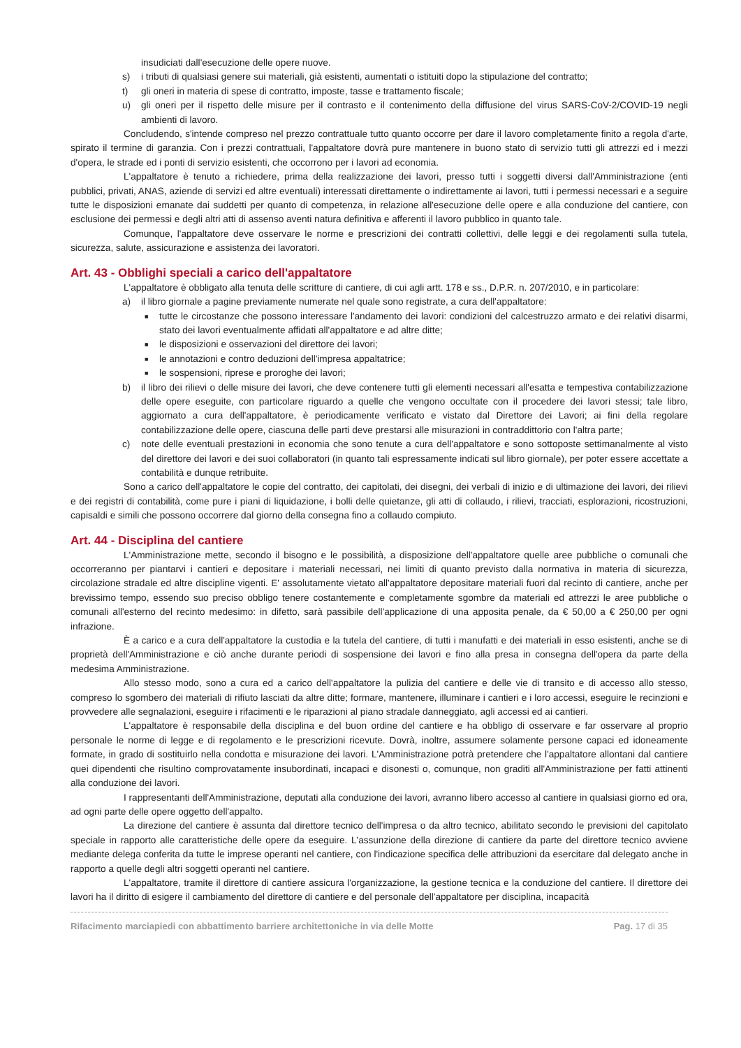insudiciati dall'esecuzione delle opere nuove.
s) i tributi di qualsiasi genere sui materiali, già esistenti, aumentati o istituiti dopo la stipulazione del contratto;
t) gli oneri in materia di spese di contratto, imposte, tasse e trattamento fiscale;
u) gli oneri per il rispetto delle misure per il contrasto e il contenimento della diffusione del virus SARS-CoV-2/COVID-19 negli ambienti di lavoro.
Concludendo, s'intende compreso nel prezzo contrattuale tutto quanto occorre per dare il lavoro completamente finito a regola d'arte, spirato il termine di garanzia. Con i prezzi contrattuali, l'appaltatore dovrà pure mantenere in buono stato di servizio tutti gli attrezzi ed i mezzi d'opera, le strade ed i ponti di servizio esistenti, che occorrono per i lavori ad economia.
L'appaltatore è tenuto a richiedere, prima della realizzazione dei lavori, presso tutti i soggetti diversi dall'Amministrazione (enti pubblici, privati, ANAS, aziende di servizi ed altre eventuali) interessati direttamente o indirettamente ai lavori, tutti i permessi necessari e a seguire tutte le disposizioni emanate dai suddetti per quanto di competenza, in relazione all'esecuzione delle opere e alla conduzione del cantiere, con esclusione dei permessi e degli altri atti di assenso aventi natura definitiva e afferenti il lavoro pubblico in quanto tale.
Comunque, l'appaltatore deve osservare le norme e prescrizioni dei contratti collettivi, delle leggi e dei regolamenti sulla tutela, sicurezza, salute, assicurazione e assistenza dei lavoratori.
Art. 43 - Obblighi speciali a carico dell'appaltatore
L'appaltatore è obbligato alla tenuta delle scritture di cantiere, di cui agli artt. 178 e ss., D.P.R. n. 207/2010, e in particolare:
a) il libro giornale a pagine previamente numerate nel quale sono registrate, a cura dell'appaltatore:
■ tutte le circostanze che possono interessare l'andamento dei lavori: condizioni del calcestruzzo armato e dei relativi disarmi, stato dei lavori eventualmente affidati all'appaltatore e ad altre ditte;
■ le disposizioni e osservazioni del direttore dei lavori;
■ le annotazioni e contro deduzioni dell'impresa appaltatrice;
■ le sospensioni, riprese e proroghe dei lavori;
b) il libro dei rilievi o delle misure dei lavori, che deve contenere tutti gli elementi necessari all'esatta e tempestiva contabilizzazione delle opere eseguite, con particolare riguardo a quelle che vengono occultate con il procedere dei lavori stessi; tale libro, aggiornato a cura dell'appaltatore, è periodicamente verificato e vistato dal Direttore dei Lavori; ai fini della regolare contabilizzazione delle opere, ciascuna delle parti deve prestarsi alle misurazioni in contraddittorio con l'altra parte;
c) note delle eventuali prestazioni in economia che sono tenute a cura dell'appaltatore e sono sottoposte settimanalmente al visto del direttore dei lavori e dei suoi collaboratori (in quanto tali espressamente indicati sul libro giornale), per poter essere accettate a contabilità e dunque retribuite.
Sono a carico dell'appaltatore le copie del contratto, dei capitolati, dei disegni, dei verbali di inizio e di ultimazione dei lavori, dei rilievi e dei registri di contabilità, come pure i piani di liquidazione, i bolli delle quietanze, gli atti di collaudo, i rilievi, tracciati, esplorazioni, ricostruzioni, capisaldi e simili che possono occorrere dal giorno della consegna fino a collaudo compiuto.
Art. 44 - Disciplina del cantiere
L'Amministrazione mette, secondo il bisogno e le possibilità, a disposizione dell'appaltatore quelle aree pubbliche o comunali che occorreranno per piantarvi i cantieri e depositare i materiali necessari, nei limiti di quanto previsto dalla normativa in materia di sicurezza, circolazione stradale ed altre discipline vigenti. E' assolutamente vietato all'appaltatore depositare materiali fuori dal recinto di cantiere, anche per brevissimo tempo, essendo suo preciso obbligo tenere costantemente e completamente sgombre da materiali ed attrezzi le aree pubbliche o comunali all'esterno del recinto medesimo: in difetto, sarà passibile dell'applicazione di una apposita penale, da € 50,00 a € 250,00 per ogni infrazione.
È a carico e a cura dell'appaltatore la custodia e la tutela del cantiere, di tutti i manufatti e dei materiali in esso esistenti, anche se di proprietà dell'Amministrazione e ciò anche durante periodi di sospensione dei lavori e fino alla presa in consegna dell'opera da parte della medesima Amministrazione.
Allo stesso modo, sono a cura ed a carico dell'appaltatore la pulizia del cantiere e delle vie di transito e di accesso allo stesso, compreso lo sgombero dei materiali di rifiuto lasciati da altre ditte; formare, mantenere, illuminare i cantieri e i loro accessi, eseguire le recinzioni e provvedere alle segnalazioni, eseguire i rifacimenti e le riparazioni al piano stradale danneggiato, agli accessi ed ai cantieri.
L'appaltatore è responsabile della disciplina e del buon ordine del cantiere e ha obbligo di osservare e far osservare al proprio personale le norme di legge e di regolamento e le prescrizioni ricevute. Dovrà, inoltre, assumere solamente persone capaci ed idoneamente formate, in grado di sostituirlo nella condotta e misurazione dei lavori. L'Amministrazione potrà pretendere che l'appaltatore allontani dal cantiere quei dipendenti che risultino comprovatamente insubordinati, incapaci e disonesti o, comunque, non graditi all'Amministrazione per fatti attinenti alla conduzione dei lavori.
I rappresentanti dell'Amministrazione, deputati alla conduzione dei lavori, avranno libero accesso al cantiere in qualsiasi giorno ed ora, ad ogni parte delle opere oggetto dell'appalto.
La direzione del cantiere è assunta dal direttore tecnico dell'impresa o da altro tecnico, abilitato secondo le previsioni del capitolato speciale in rapporto alle caratteristiche delle opere da eseguire. L'assunzione della direzione di cantiere da parte del direttore tecnico avviene mediante delega conferita da tutte le imprese operanti nel cantiere, con l'indicazione specifica delle attribuzioni da esercitare dal delegato anche in rapporto a quelle degli altri soggetti operanti nel cantiere.
L'appaltatore, tramite il direttore di cantiere assicura l'organizzazione, la gestione tecnica e la conduzione del cantiere. Il direttore dei lavori ha il diritto di esigere il cambiamento del direttore di cantiere e del personale dell'appaltatore per disciplina, incapacità
Rifacimento marciapiedi con abbattimento barriere architettoniche in via delle Motte Pag. 17 di 35